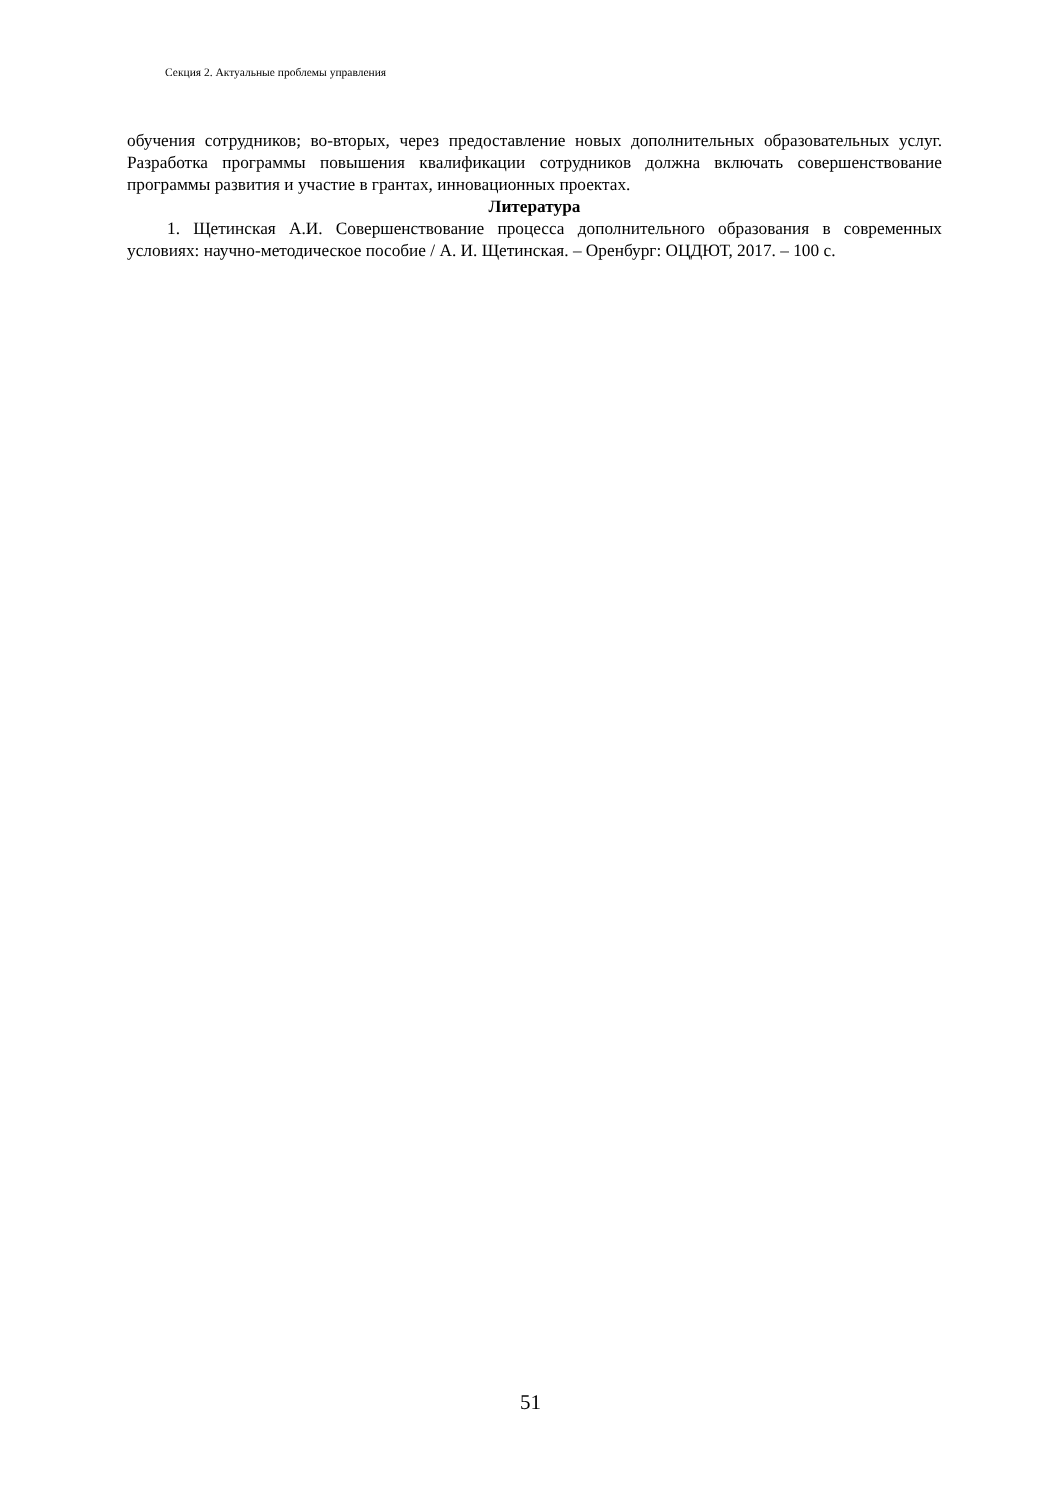Секция 2. Актуальные проблемы управления
обучения сотрудников; во-вторых, через предоставление новых дополнительных образовательных услуг. Разработка программы повышения квалификации сотрудников должна включать совершенствование программы развития и участие в грантах, инновационных проектах.
Литература
1. Щетинская А.И. Совершенствование процесса дополнительного образования в современных условиях: научно-методическое пособие / А. И. Щетинская. – Оренбург: ОЦДЮТ, 2017. – 100 с.
51